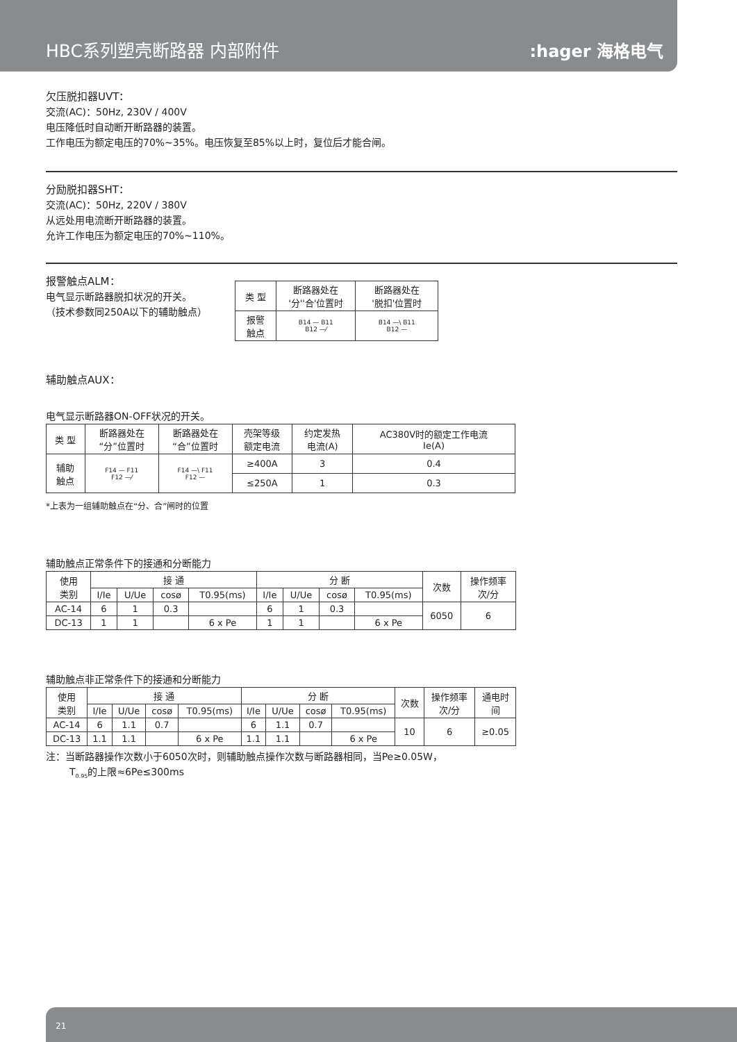HBC系列塑壳断路器 内部附件
:hager 海格电气
欠压脱扣器UVT：
交流(AC)：50Hz, 230V / 400V
电压降低时自动断开断路器的装置。
工作电压为额定电压的70%~35%。电压恢复至85%以上时，复位后才能合闸。
分励脱扣器SHT：
交流(AC)：50Hz, 220V / 380V
从远处用电流断开断路器的装置。
允许工作电压为额定电压的70%~110%。
报警触点ALM：
电气显示断路器脱扣状况的开关。
（技术参数同250A以下的辅助触点）
| 类 型 | 断路器处在 '分''合'位置时 | 断路器处在 '脱扣'位置时 |
| --- | --- | --- |
| 报警 触点 | B14 — B11 B12 —⁄ | B14 —\ B11 B12 — |
辅助触点AUX：
电气显示断路器ON-OFF状况的开关。
| 类 型 | 断路器处在 “分”位置时 | 断路器处在 “合”位置时 | 壳架等级 额定电流 | 约定发热 电流(A) | AC380V时的额定工作电流 Ie(A) |
| --- | --- | --- | --- | --- | --- |
| 辅助 触点 | F14 — F11 F12 —⁄ | F14 —\ F11 F12 — | ≥400A | 3 | 0.4 |
| | | | ≤250A | 1 | 0.3 |
*上表为一组辅助触点在“分、合”闸时的位置
辅助触点正常条件下的接通和分断能力
| 使用 类别 | 接 通 | | | | 分 断 | | | | 次数 | 操作频率 次/分 |
| --- | --- | --- | --- | --- | --- | --- | --- | --- | --- | --- |
| | I/Ie | U/Ue | cosø | T0.95(ms) | I/Ie | U/Ue | cosø | T0.95(ms) | | |
| AC-14 | 6 | 1 | 0.3 | | 6 | 1 | 0.3 | | 6050 | 6 |
| DC-13 | 1 | 1 | | 6 x Pe | 1 | 1 | | 6 x Pe | | |
辅助触点非正常条件下的接通和分断能力
| 使用 类别 | 接 通 | | | | 分 断 | | | | 次数 | 操作频率 次/分 | 通电时 间 |
| --- | --- | --- | --- | --- | --- | --- | --- | --- | --- | --- | --- |
| | I/Ie | U/Ue | cosø | T0.95(ms) | I/Ie | U/Ue | cosø | T0.95(ms) | | | |
| AC-14 | 6 | 1.1 | 0.7 | | 6 | 1.1 | 0.7 | | 10 | 6 | ≥0.05 |
| DC-13 | 1.1 | 1.1 | | 6 x Pe | 1.1 | 1.1 | | 6 x Pe | | | |
注：当断路器操作次数小于6050次时，则辅助触点操作次数与断路器相同，当Pe≥0.05W，
T<sub>0.95</sub>的上限≈6Pe≤300ms
21